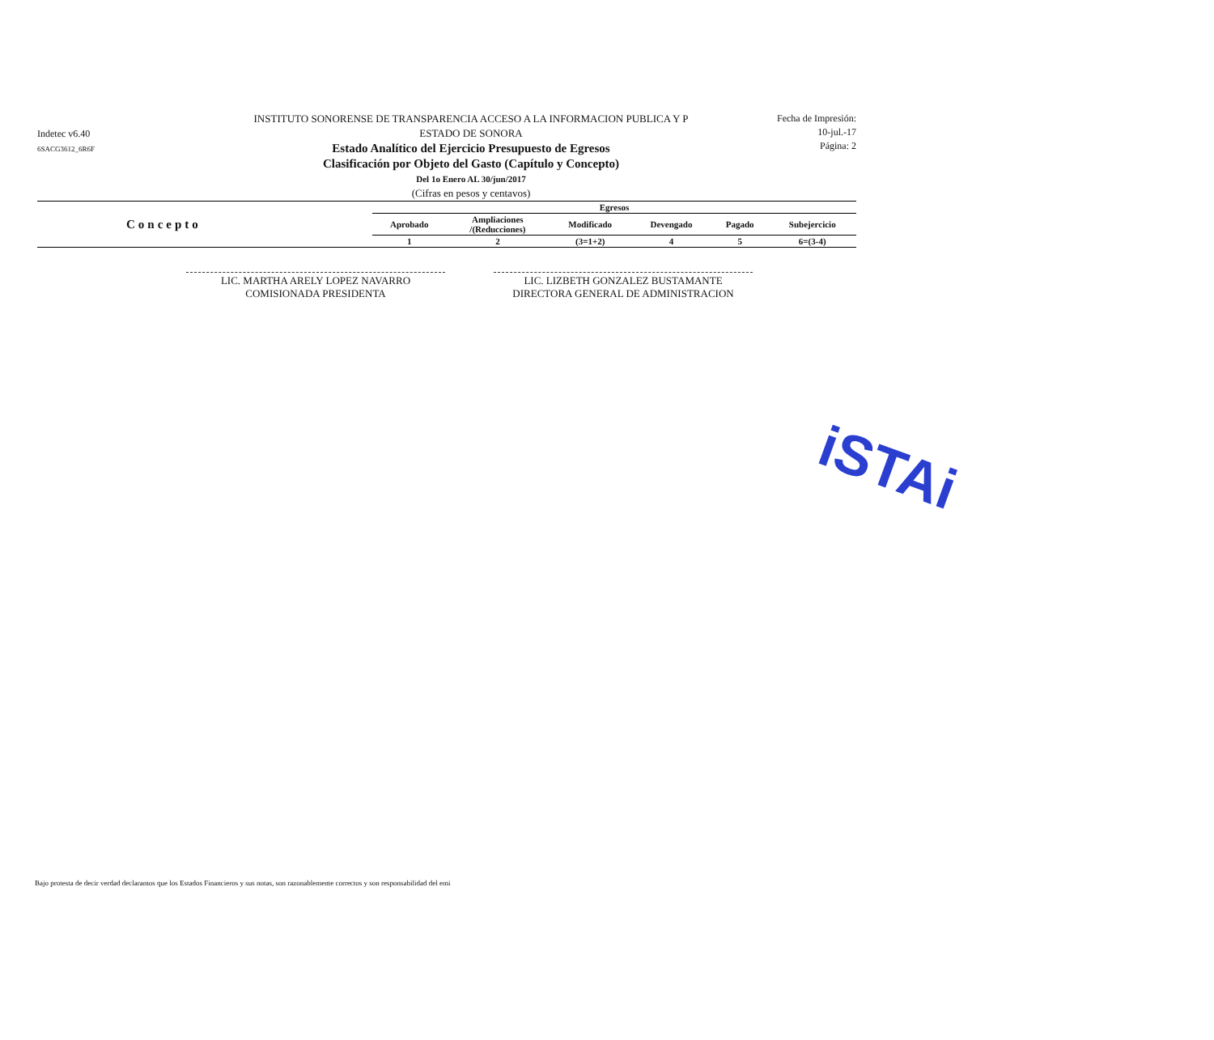Indetec v6.40
6SACG3612_6R6F
INSTITUTO SONORENSE DE TRANSPARENCIA ACCESO A LA INFORMACION PUBLICA Y P
ESTADO DE SONORA
Estado Analítico del Ejercicio Presupuesto de Egresos
Clasificación por Objeto del Gasto (Capítulo y Concepto)
Del 1o Enero AL 30/jun/2017
(Cifras en pesos y centavos)
Fecha de Impresión:
10-jul.-17
Página: 2
| Concepto | Egresos | | | | | |
| --- | --- | --- | --- | --- | --- | --- |
| | Aprobado | Ampliaciones /(Reducciones) | Modificado | Devengado | Pagado | Subejercicio |
| | 1 | 2 | (3=1+2) | 4 | 5 | 6=(3-4) |
LIC. MARTHA ARELY LOPEZ NAVARRO
COMISIONADA PRESIDENTA
LIC. LIZBETH GONZALEZ BUSTAMANTE
DIRECTORA GENERAL DE ADMINISTRACION
iSTAi
Bajo protesta de decir verdad declaramos que los Estados Financieros y sus notas, son razonablemente correctos y son responsabilidad del emi